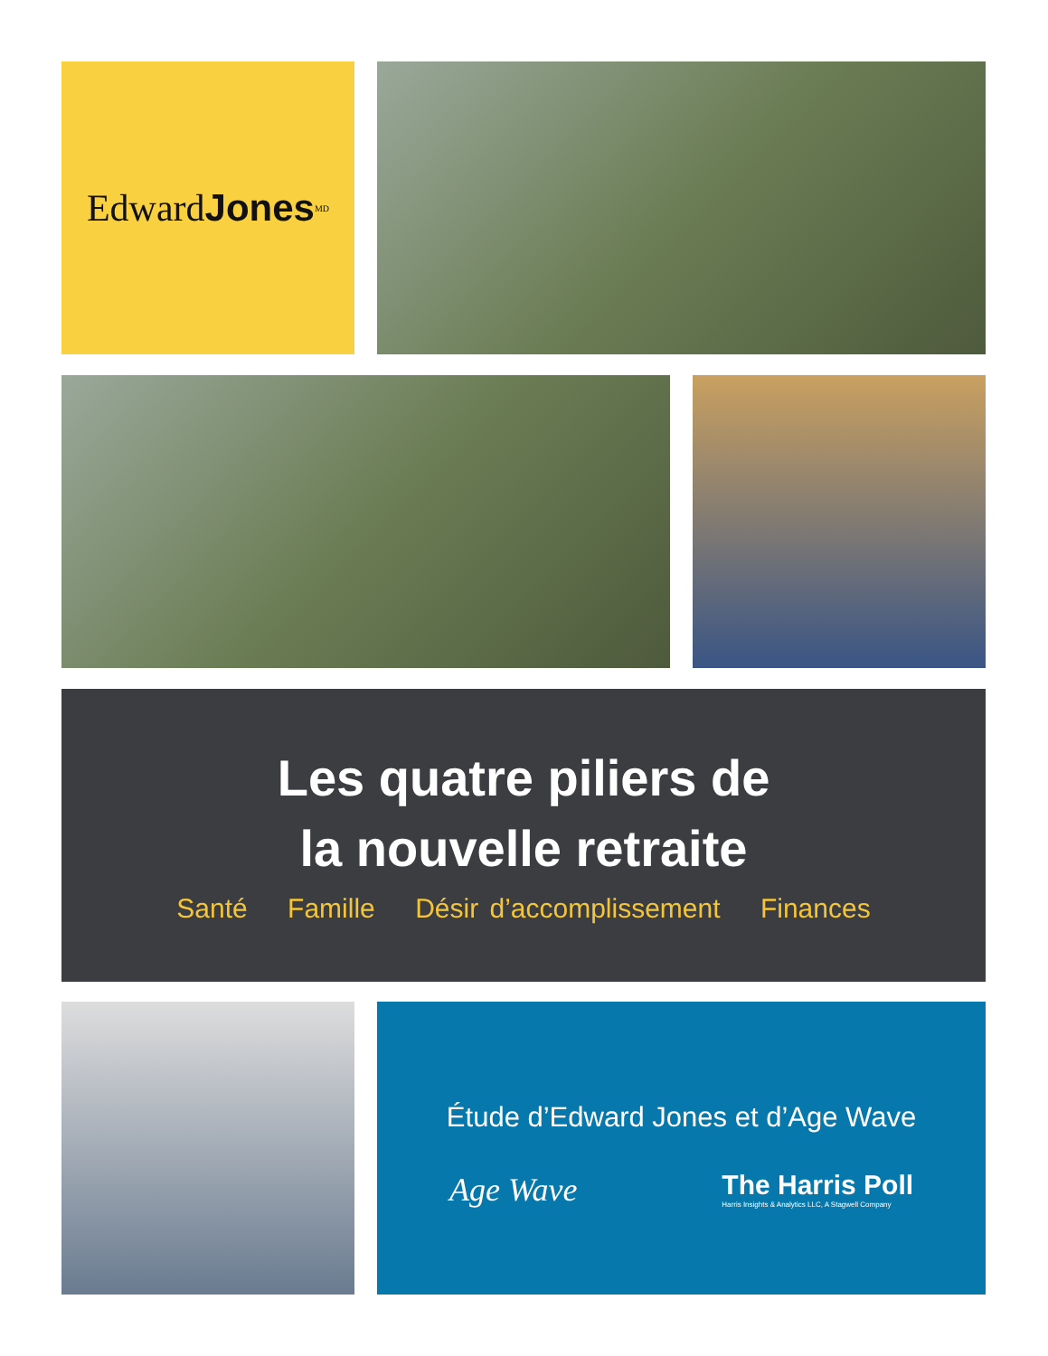Edward Jones<sup>MD</sup>
Les quatre piliers de
la nouvelle retraite
Santé Famille Désir d’accomplissement Finances
Étude d’Edward Jones et d’Age Wave
Age Wave
The Harris Poll
Harris Insights & Analytics LLC, A Stagwell Company